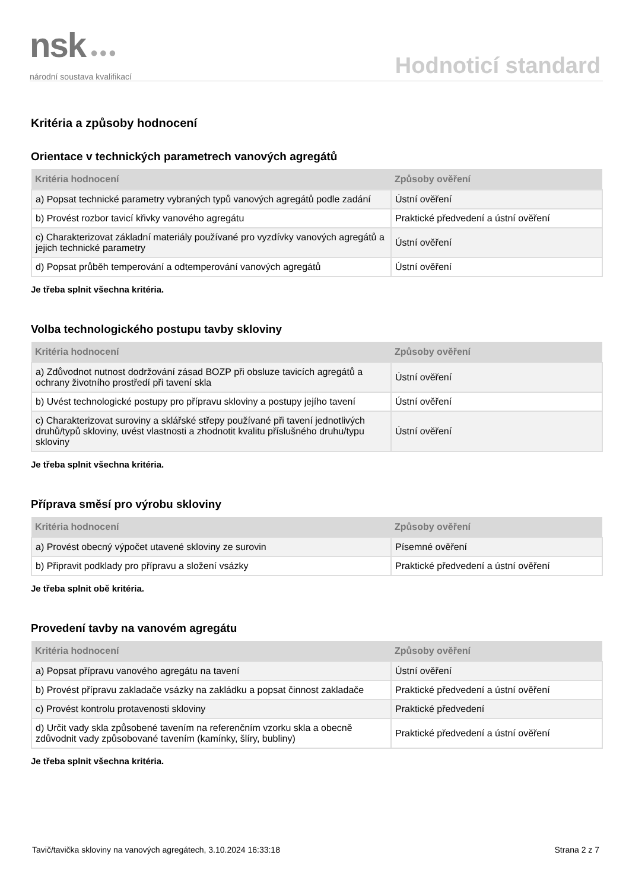nsk ●●●
národní soustava kvalifikací
Hodnoticí standard
Kritéria a způsoby hodnocení
Orientace v technických parametrech vanových agregátů
| Kritéria hodnocení | Způsoby ověření |
| --- | --- |
| a) Popsat technické parametry vybraných typů vanových agregátů podle zadání | Ústní ověření |
| b) Provést rozbor tavicí křivky vanového agregátu | Praktické předvedení a ústní ověření |
| c) Charakterizovat základní materiály používané pro vyzdívky vanových agregátů a jejich technické parametry | Ústní ověření |
| d) Popsat průběh temperování a odtemperování vanových agregátů | Ústní ověření |
Je třeba splnit všechna kritéria.
Volba technologického postupu tavby skloviny
| Kritéria hodnocení | Způsoby ověření |
| --- | --- |
| a) Zdůvodnot nutnost dodržování zásad BOZP při obsluze tavicích agregátů a ochrany životního prostředí při tavení skla | Ústní ověření |
| b) Uvést technologické postupy pro přípravu skloviny a postupy jejího tavení | Ústní ověření |
| c) Charakterizovat suroviny a sklářské střepy používané při tavení jednotlivých druhů/typů skloviny, uvést vlastnosti a zhodnotit kvalitu příslušného druhu/typu skloviny | Ústní ověření |
Je třeba splnit všechna kritéria.
Příprava směsí pro výrobu skloviny
| Kritéria hodnocení | Způsoby ověření |
| --- | --- |
| a) Provést obecný výpočet utavené skloviny ze surovin | Písemné ověření |
| b) Připravit podklady pro přípravu a složení vsázky | Praktické předvedení a ústní ověření |
Je třeba splnit obě kritéria.
Provedení tavby na vanovém agregátu
| Kritéria hodnocení | Způsoby ověření |
| --- | --- |
| a) Popsat přípravu vanového agregátu na tavení | Ústní ověření |
| b) Provést přípravu zakladače vsázky na zakládku a popsat činnost zakladače | Praktické předvedení a ústní ověření |
| c) Provést kontrolu protavenosti skloviny | Praktické předvedení |
| d) Určit vady skla způsobené tavením na referenčním vzorku skla a obecně zdůvodnit vady způsobované tavením (kamínky, šlíry, bubliny) | Praktické předvedení a ústní ověření |
Je třeba splnit všechna kritéria.
Tavič/tavička skloviny na vanových agregátech, 3.10.2024 16:33:18 Strana 2 z 7